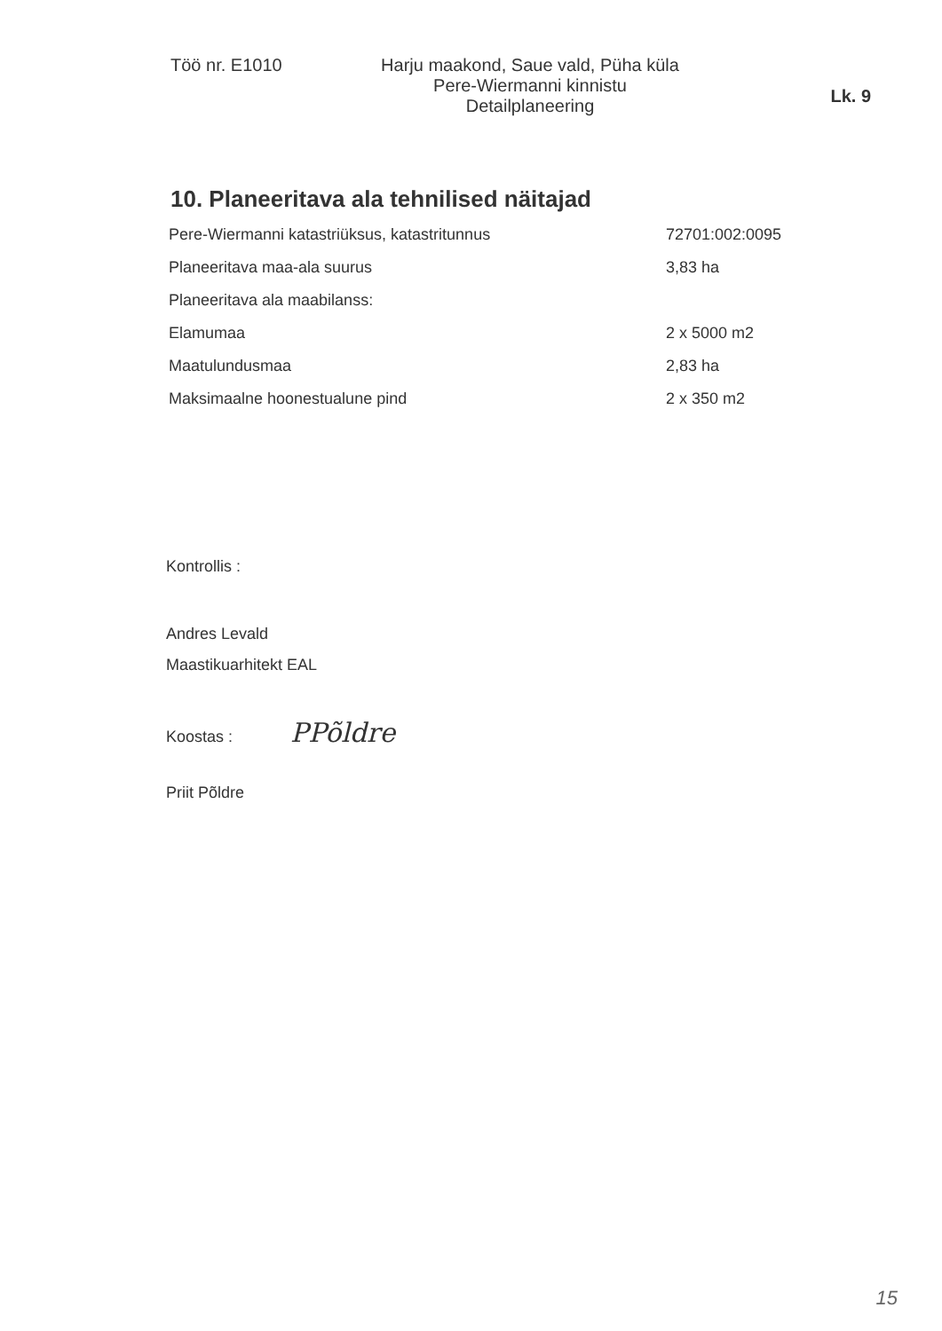Töö nr. E1010 Harju maakond, Saue vald, Püha küla
Pere-Wiermanni kinnistu
Detailplaneering
Lk. 9
10. Planeeritava ala tehnilised näitajad
| Pere-Wiermanni katastriüksus, katastritunnus | 72701:002:0095 |
| Planeeritava maa-ala suurus | 3,83 ha |
| Planeeritava ala maabilanss: | |
| Elamumaa | 2 x 5000 m2 |
| Maatulundusmaa | 2,83 ha |
| Maksimaalne hoonestualune pind | 2 x 350 m2 |
Kontrollis :
Andres Levald
Maastikuarhitekt EAL
Koostas : PPõldre
Priit Põldre
15